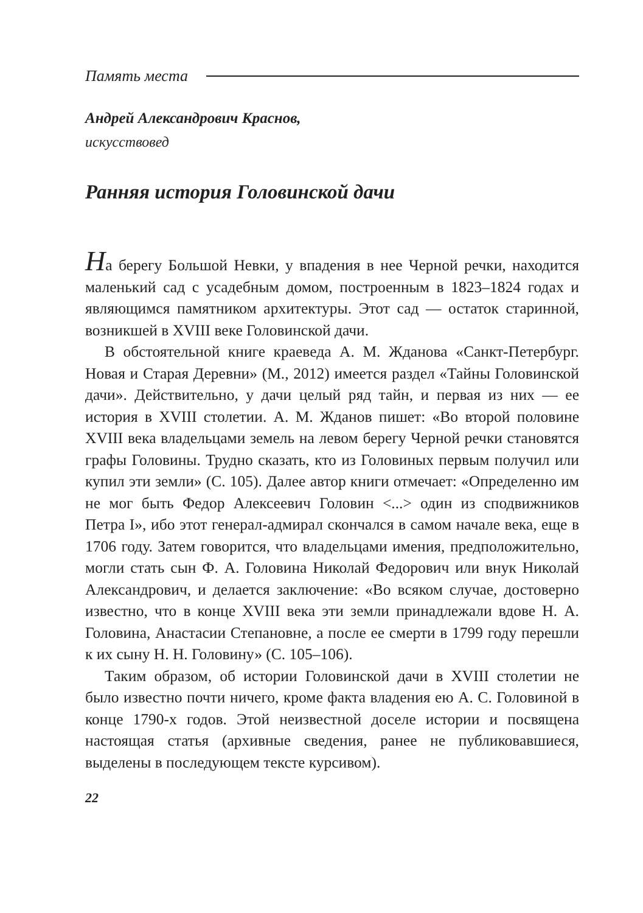Память места
Андрей Александрович Краснов,
искусствовед
Ранняя история Головинской дачи
На берегу Большой Невки, у впадения в нее Черной речки, находится маленький сад с усадебным домом, построенным в 1823–1824 годах и являющимся памятником архитектуры. Этот сад — остаток старинной, возникшей в XVIII веке Головинской дачи.
В обстоятельной книге краеведа А. М. Жданова «Санкт-Петербург. Новая и Старая Деревни» (М., 2012) имеется раздел «Тайны Головинской дачи». Действительно, у дачи целый ряд тайн, и первая из них — ее история в XVIII столетии. А. М. Жданов пишет: «Во второй половине XVIII века владельцами земель на левом берегу Черной речки становятся графы Головины. Трудно сказать, кто из Головиных первым получил или купил эти земли» (С. 105). Далее автор книги отмечает: «Определенно им не мог быть Федор Алексеевич Головин <...> один из сподвижников Петра I», ибо этот генерал-адмирал скончался в самом начале века, еще в 1706 году. Затем говорится, что владельцами имения, предположительно, могли стать сын Ф. А. Головина Николай Федорович или внук Николай Александрович, и делается заключение: «Во всяком случае, достоверно известно, что в конце XVIII века эти земли принадлежали вдове Н. А. Головина, Анастасии Степановне, а после ее смерти в 1799 году перешли к их сыну Н. Н. Головину» (С. 105–106).
Таким образом, об истории Головинской дачи в XVIII столетии не было известно почти ничего, кроме факта владения ею А. С. Головиной в конце 1790-х годов. Этой неизвестной доселе истории и посвящена настоящая статья (архивные сведения, ранее не публиковавшиеся, выделены в последующем тексте курсивом).
22